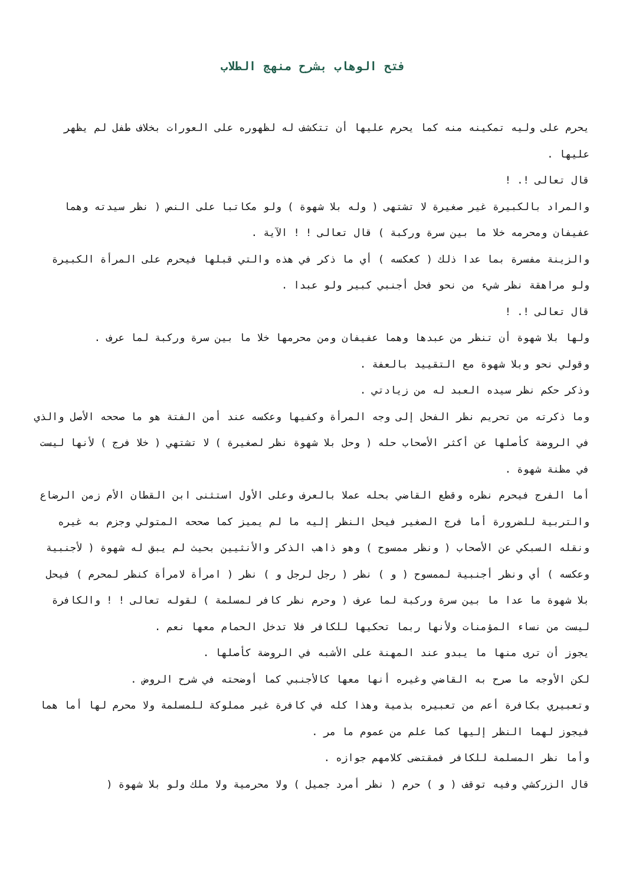فتح الوهاب بشرح منهج الطلاب
يحرم على وليه تمكينه منه كما يحرم عليها أن تتكشف له لظهوره على العورات بخلاف طفل لم يظهر عليها .
قال تعالى !. !
والمراد بالكبيرة غير صغيرة لا تشتهى ( وله بلا شهوة ) ولو مكاتبا على النص ( نظر سيدته وهما عفيفان ومحرمه خلا ما بين سرة وركبة ) قال تعالى ! ! الآية .
والزينة مفسرة بما عدا ذلك ( كعكسه ) أي ما ذكر في هذه والتي قبلها فيحرم على المرأة الكبيرة ولو مراهقة نظر شيء من نحو فحل أجنبي كبير ولو عبدا .
قال تعالى !. !
ولها بلا شهوة أن تنظر من عبدها وهما عفيفان ومن محرمها خلا ما بين سرة وركبة لما عرف .
وقولي نحو وبلا شهوة مع التقييد بالعفة .
وذكر حكم نظر سيده العبد له من زيادتي .
وما ذكرته من تحريم نظر الفحل إلى وجه المرأة وكفيها وعكسه عند أمن الفتة هو ما صححه الأصل والذي في الروضة كأصلها عن أكثر الأصحاب حله ( وحل بلا شهوة نظر لصغيرة ) لا تشتهي ( خلا فرج ) لأنها ليست في مظنة شهوة .
أما الفرج فيحرم نظره وقطع القاضي بحله عملا بالعرف وعلى الأول استثنى ابن القطان الأم زمن الرضاع والتربية للضرورة أما فرج الصغير فيحل النظر إليه ما لم يميز كما صححه المتولي وجزم به غيره ونقله السبكي عن الأصحاب ( ونظر ممسوح ) وهو ذاهب الذكر والأنثيين بحيث لم يبق له شهوة ( لأجنبية وعكسه ) أي ونظر أجنبية لممسوح ( و ) نظر ( رجل لرجل و ) نظر ( امرأة لامرأة كنظر لمحرم ) فيحل بلا شهوة ما عدا ما بين سرة وركبة لما عرف ( وحرم نظر كافر لمسلمة ) لقوله تعالى ! ! والكافرة ليست من نساء المؤمنات ولأنها ربما تحكيها للكافر فلا تدخل الحمام معها نعم .
يجوز أن ترى منها ما يبدو عند المهنة على الأشبه في الروضة كأصلها .
لكن الأوجه ما صرح به القاضي وغيره أنها معها كالأجنبي كما أوضحته في شرح الروض .
وتعبيري بكافرة أعم من تعبيره بذمية وهذا كله في كافرة غير مملوكة للمسلمة ولا محرم لها أما هما فيجوز لهما النظر إليها كما علم من عموم ما مر .
وأما نظر المسلمة للكافر فمقتضى كلامهم جوازه .
قال الزركشي وفيه توقف ( و ) حرم ( نظر أمرد جميل ) ولا محرمية ولا ملك ولو بلا شهوة (